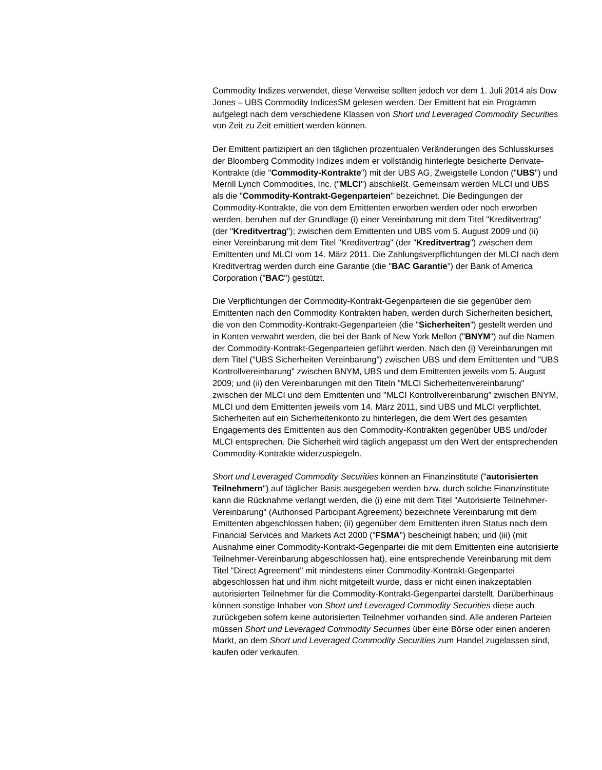Commodity Indizes verwendet, diese Verweise sollten jedoch vor dem 1. Juli 2014 als Dow Jones – UBS Commodity IndicesSM gelesen werden. Der Emittent hat ein Programm aufgelegt nach dem verschiedene Klassen von Short und Leveraged Commodity Securities von Zeit zu Zeit emittiert werden können.
Der Emittent partizipiert an den täglichen prozentualen Veränderungen des Schlusskurses der Bloomberg Commodity Indizes indem er vollständig hinterlegte besicherte Derivate-Kontrakte (die "Commodity-Kontrakte") mit der UBS AG, Zweigstelle London ("UBS") und Merrill Lynch Commodities, Inc. ("MLCI") abschließt. Gemeinsam werden MLCI und UBS als die "Commodity-Kontrakt-Gegenparteien" bezeichnet. Die Bedingungen der Commodity-Kontrakte, die von dem Emittenten erworben werden oder noch erworben werden, beruhen auf der Grundlage (i) einer Vereinbarung mit dem Titel "Kreditvertrag" (der "Kreditvertrag"); zwischen dem Emittenten und UBS vom 5. August 2009 und (ii) einer Vereinbarung mit dem Titel "Kreditvertrag" (der "Kreditvertrag") zwischen dem Emittenten und MLCI vom 14. März 2011. Die Zahlungsverpflichtungen der MLCI nach dem Kreditvertrag werden durch eine Garantie (die "BAC Garantie") der Bank of America Corporation ("BAC") gestützt.
Die Verpflichtungen der Commodity-Kontrakt-Gegenparteien die sie gegenüber dem Emittenten nach den Commodity Kontrakten haben, werden durch Sicherheiten besichert, die von den Commodity-Kontrakt-Gegenparteien (die "Sicherheiten") gestellt werden und in Konten verwahrt werden, die bei der Bank of New York Mellon ("BNYM") auf die Namen der Commodity-Kontrakt-Gegenparteien geführt werden. Nach den (i) Vereinbarungen mit dem Titel ("UBS Sicherheiten Vereinbarung") zwischen UBS und dem Emittenten und "UBS Kontrollvereinbarung" zwischen BNYM, UBS und dem Emittenten jeweils vom 5. August 2009; und (ii) den Vereinbarungen mit den Titeln "MLCI Sicherheitenvereinbarung" zwischen der MLCI und dem Emittenten und "MLCI Kontrollvereinbarung" zwischen BNYM, MLCI und dem Emittenten jeweils vom 14. März 2011, sind UBS und MLCI verpflichtet, Sicherheiten auf ein Sicherheitenkonto zu hinterlegen, die dem Wert des gesamten Engagements des Emittenten aus den Commodity-Kontrakten gegenüber UBS und/oder MLCI entsprechen. Die Sicherheit wird täglich angepasst um den Wert der entsprechenden Commodity-Kontrakte widerzuspiegeln.
Short und Leveraged Commodity Securities können an Finanzinstitute ("autorisierten Teilnehmern") auf täglicher Basis ausgegeben werden bzw. durch solche Finanzinstitute kann die Rücknahme verlangt werden, die (i) eine mit dem Titel "Autorisierte Teilnehmer-Vereinbarung" (Authorised Participant Agreement) bezeichnete Vereinbarung mit dem Emittenten abgeschlossen haben; (ii) gegenüber dem Emittenten ihren Status nach dem Financial Services and Markets Act 2000 ("FSMA") bescheinigt haben; und (iii) (mit Ausnahme einer Commodity-Kontrakt-Gegenpartei die mit dem Emittenten eine autorisierte Teilnehmer-Vereinbarung abgeschlossen hat), eine entsprechende Vereinbarung mit dem Titel "Direct Agreement" mit mindestens einer Commodity-Kontrakt-Gegenpartei abgeschlossen hat und ihm nicht mitgeteilt wurde, dass er nicht einen inakzeptablen autorisierten Teilnehmer für die Commodity-Kontrakt-Gegenpartei darstellt. Darüberhinaus können sonstige Inhaber von Short und Leveraged Commodity Securities diese auch zurückgeben sofern keine autorisierten Teilnehmer vorhanden sind. Alle anderen Parteien müssen Short und Leveraged Commodity Securities über eine Börse oder einen anderen Markt, an dem Short und Leveraged Commodity Securities zum Handel zugelassen sind, kaufen oder verkaufen.